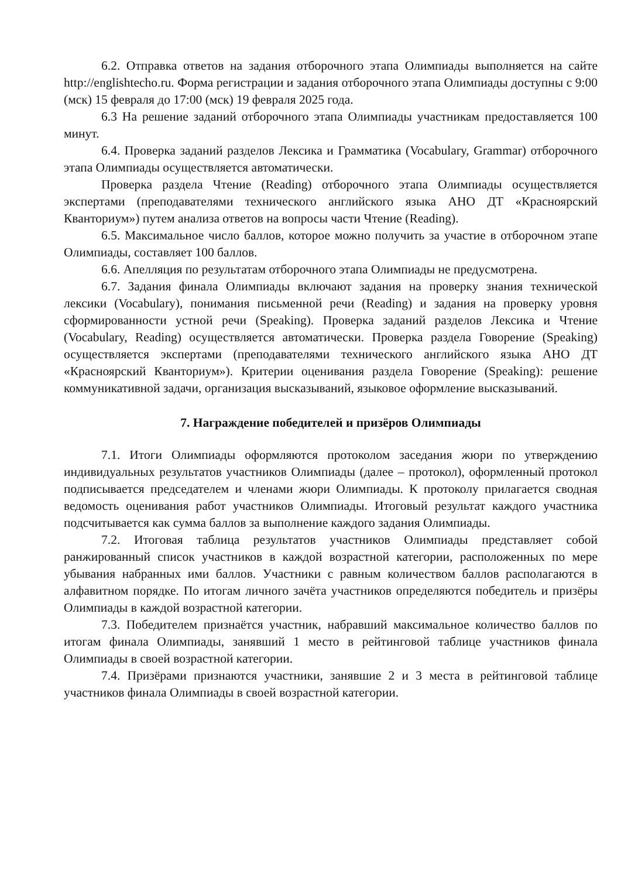6.2. Отправка ответов на задания отборочного этапа Олимпиады выполняется на сайте http://englishtecho.ru. Форма регистрации и задания отборочного этапа Олимпиады доступны с 9:00 (мск) 15 февраля до 17:00 (мск) 19 февраля 2025 года.
6.3 На решение заданий отборочного этапа Олимпиады участникам предоставляется 100 минут.
6.4. Проверка заданий разделов Лексика и Грамматика (Vocabulary, Grammar) отборочного этапа Олимпиады осуществляется автоматически.
Проверка раздела Чтение (Reading) отборочного этапа Олимпиады осуществляется экспертами (преподавателями технического английского языка АНО ДТ «Красноярский Кванториум») путем анализа ответов на вопросы части Чтение (Reading).
6.5. Максимальное число баллов, которое можно получить за участие в отборочном этапе Олимпиады, составляет 100 баллов.
6.6. Апелляция по результатам отборочного этапа Олимпиады не предусмотрена.
6.7. Задания финала Олимпиады включают задания на проверку знания технической лексики (Vocabulary), понимания письменной речи (Reading) и задания на проверку уровня сформированности устной речи (Speaking). Проверка заданий разделов Лексика и Чтение (Vocabulary, Reading) осуществляется автоматически. Проверка раздела Говорение (Speaking) осуществляется экспертами (преподавателями технического английского языка АНО ДТ «Красноярский Кванториум»). Критерии оценивания раздела Говорение (Speaking): решение коммуникативной задачи, организация высказываний, языковое оформление высказываний.
7. Награждение победителей и призёров Олимпиады
7.1. Итоги Олимпиады оформляются протоколом заседания жюри по утверждению индивидуальных результатов участников Олимпиады (далее – протокол), оформленный протокол подписывается председателем и членами жюри Олимпиады. К протоколу прилагается сводная ведомость оценивания работ участников Олимпиады. Итоговый результат каждого участника подсчитывается как сумма баллов за выполнение каждого задания Олимпиады.
7.2. Итоговая таблица результатов участников Олимпиады представляет собой ранжированный список участников в каждой возрастной категории, расположенных по мере убывания набранных ими баллов. Участники с равным количеством баллов располагаются в алфавитном порядке. По итогам личного зачёта участников определяются победитель и призёры Олимпиады в каждой возрастной категории.
7.3. Победителем признаётся участник, набравший максимальное количество баллов по итогам финала Олимпиады, занявший 1 место в рейтинговой таблице участников финала Олимпиады в своей возрастной категории.
7.4. Призёрами признаются участники, занявшие 2 и 3 места в рейтинговой таблице участников финала Олимпиады в своей возрастной категории.